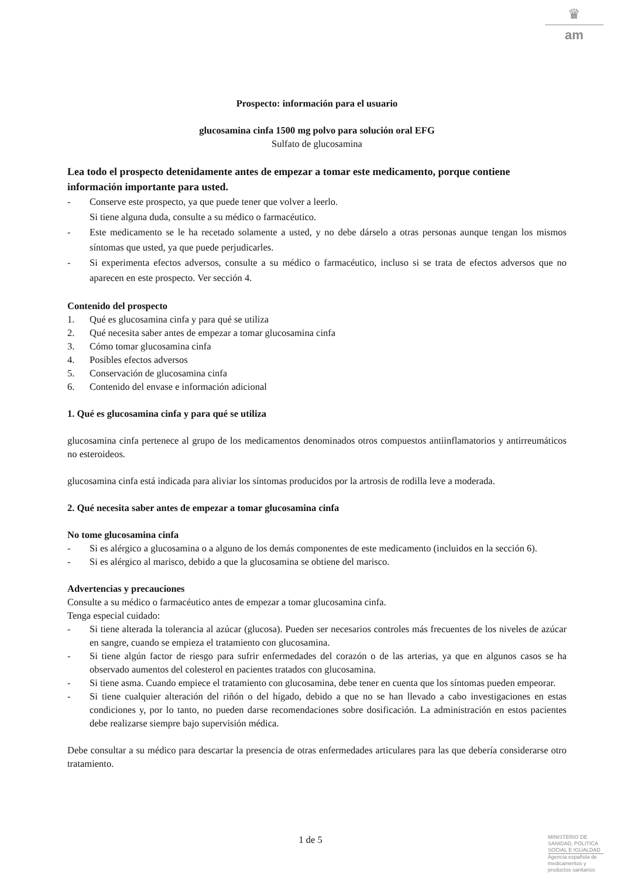♛
am
Prospecto: información para el usuario
glucosamina cinfa 1500 mg polvo para solución oral EFG
Sulfato de glucosamina
Lea todo el prospecto detenidamente antes de empezar a tomar este medicamento, porque contiene información importante para usted.
- Conserve este prospecto, ya que puede tener que volver a leerlo.
Si tiene alguna duda, consulte a su médico o farmacéutico.
- Este medicamento se le ha recetado solamente a usted, y no debe dárselo a otras personas aunque tengan los mismos síntomas que usted, ya que puede perjudicarles.
- Si experimenta efectos adversos, consulte a su médico o farmacéutico, incluso si se trata de efectos adversos que no aparecen en este prospecto. Ver sección 4.
Contenido del prospecto
1. Qué es glucosamina cinfa y para qué se utiliza
2. Qué necesita saber antes de empezar a tomar glucosamina cinfa
3. Cómo tomar glucosamina cinfa
4. Posibles efectos adversos
5. Conservación de glucosamina cinfa
6. Contenido del envase e información adicional
1. Qué es glucosamina cinfa y para qué se utiliza
glucosamina cinfa pertenece al grupo de los medicamentos denominados otros compuestos antiinflamatorios y antirreumáticos no esteroideos.
glucosamina cinfa está indicada para aliviar los síntomas producidos por la artrosis de rodilla leve a moderada.
2. Qué necesita saber antes de empezar a tomar glucosamina cinfa
No tome glucosamina cinfa
- Si es alérgico a glucosamina o a alguno de los demás componentes de este medicamento (incluidos en la sección 6).
- Si es alérgico al marisco, debido a que la glucosamina se obtiene del marisco.
Advertencias y precauciones
Consulte a su médico o farmacéutico antes de empezar a tomar glucosamina cinfa.
Tenga especial cuidado:
- Si tiene alterada la tolerancia al azúcar (glucosa). Pueden ser necesarios controles más frecuentes de los niveles de azúcar en sangre, cuando se empieza el tratamiento con glucosamina.
- Si tiene algún factor de riesgo para sufrir enfermedades del corazón o de las arterias, ya que en algunos casos se ha observado aumentos del colesterol en pacientes tratados con glucosamina.
- Si tiene asma. Cuando empiece el tratamiento con glucosamina, debe tener en cuenta que los síntomas pueden empeorar.
- Si tiene cualquier alteración del riñón o del hígado, debido a que no se han llevado a cabo investigaciones en estas condiciones y, por lo tanto, no pueden darse recomendaciones sobre dosificación. La administración en estos pacientes debe realizarse siempre bajo supervisión médica.
Debe consultar a su médico para descartar la presencia de otras enfermedades articulares para las que debería considerarse otro tratamiento.
1 de 5
MINISTERIO DE
SANIDAD, POLITICA
SOCIAL E IGUALDAD
Agencia española de
medicamentos y
productos sanitarios